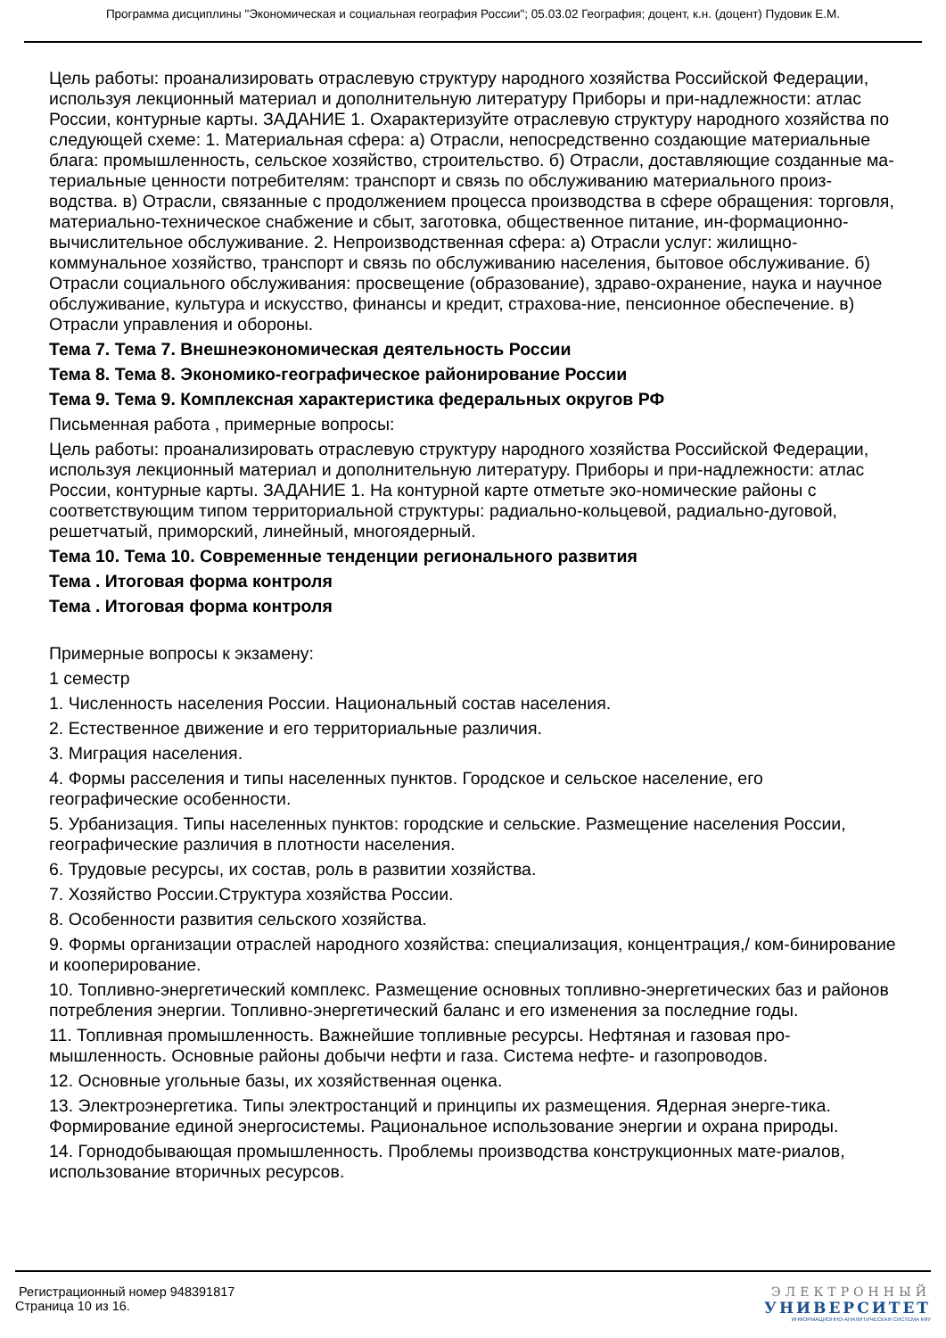Программа дисциплины "Экономическая и социальная география России"; 05.03.02 География; доцент, к.н. (доцент) Пудовик Е.М.
Цель работы: проанализировать отраслевую структуру народного хозяйства Российской Федерации, используя лекционный материал и дополнительную литературу Приборы и при-надлежности: атлас России, контурные карты. ЗАДАНИЕ 1. Охарактеризуйте отраслевую структуру народного хозяйства по следующей схеме: 1. Материальная сфера: а) Отрасли, непосредственно создающие материальные блага: промышленность, сельское хозяйство, строительство. б) Отрасли, доставляющие созданные ма-териальные ценности потребителям: транспорт и связь по обслуживанию материального произ-водства. в) Отрасли, связанные с продолжением процесса производства в сфере обращения: торговля, материально-техническое снабжение и сбыт, заготовка, общественное питание, ин-формационно- вычислительное обслуживание. 2. Непроизводственная сфера: а) Отрасли услуг: жилищно-коммунальное хозяйство, транспорт и связь по обслуживанию населения, бытовое обслуживание. б) Отрасли социального обслуживания: просвещение (образование), здраво-охранение, наука и научное обслуживание, культура и искусство, финансы и кредит, страхова-ние, пенсионное обеспечение. в) Отрасли управления и обороны.
Тема 7. Тема 7. Внешнеэкономическая деятельность России
Тема 8. Тема 8. Экономико-географическое районирование России
Тема 9. Тема 9. Комплексная характеристика федеральных округов РФ
Письменная работа , примерные вопросы:
Цель работы: проанализировать отраслевую структуру народного хозяйства Российской Федерации, используя лекционный материал и дополнительную литературу. Приборы и при-надлежности: атлас России, контурные карты. ЗАДАНИЕ 1. На контурной карте отметьте эко-номические районы с соответствующим типом территориальной структуры: радиально-кольцевой, радиально-дуговой, решетчатый, приморский, линейный, многоядерный.
Тема 10. Тема 10. Современные тенденции регионального развития
Тема . Итоговая форма контроля
Тема . Итоговая форма контроля
Примерные вопросы к экзамену:
1 семестр
1. Численность населения России. Национальный состав населения.
2. Естественное движение и его территориальные различия.
3. Миграция населения.
4. Формы расселения и типы населенных пунктов. Городское и сельское население, его географические особенности.
5. Урбанизация. Типы населенных пунктов: городские и сельские. Размещение населения России, географические различия в плотности населения.
6. Трудовые ресурсы, их состав, роль в развитии хозяйства.
7. Хозяйство России.Структура хозяйства России.
8. Особенности развития сельского хозяйства.
9. Формы организации отраслей народного хозяйства: специализация, концентрация,/ ком-бинирование и кооперирование.
10. Топливно-энергетический комплекс. Размещение основных топливно-энергетических баз и районов потребления энергии. Топливно-энергетический баланс и его изменения за последние годы.
11. Топливная промышленность. Важнейшие топливные ресурсы. Нефтяная и газовая про-мышленность. Основные районы добычи нефти и газа. Система нефте- и газопроводов.
12. Основные угольные базы, их хозяйственная оценка.
13. Электроэнергетика. Типы электростанций и принципы их размещения. Ядерная энерге-тика. Формирование единой энергосистемы. Рациональное использование энергии и охрана природы.
14. Горнодобывающая промышленность. Проблемы производства конструкционных мате-риалов, использование вторичных ресурсов.
Регистрационный номер 948391817
Страница 10 из 16.
ЭЛЕКТРОННЫЙ
УНИВЕРСИТЕТ
ИНФОРМАЦИОННО-АНАЛИТИЧЕСКАЯ СИСТЕМА КФУ